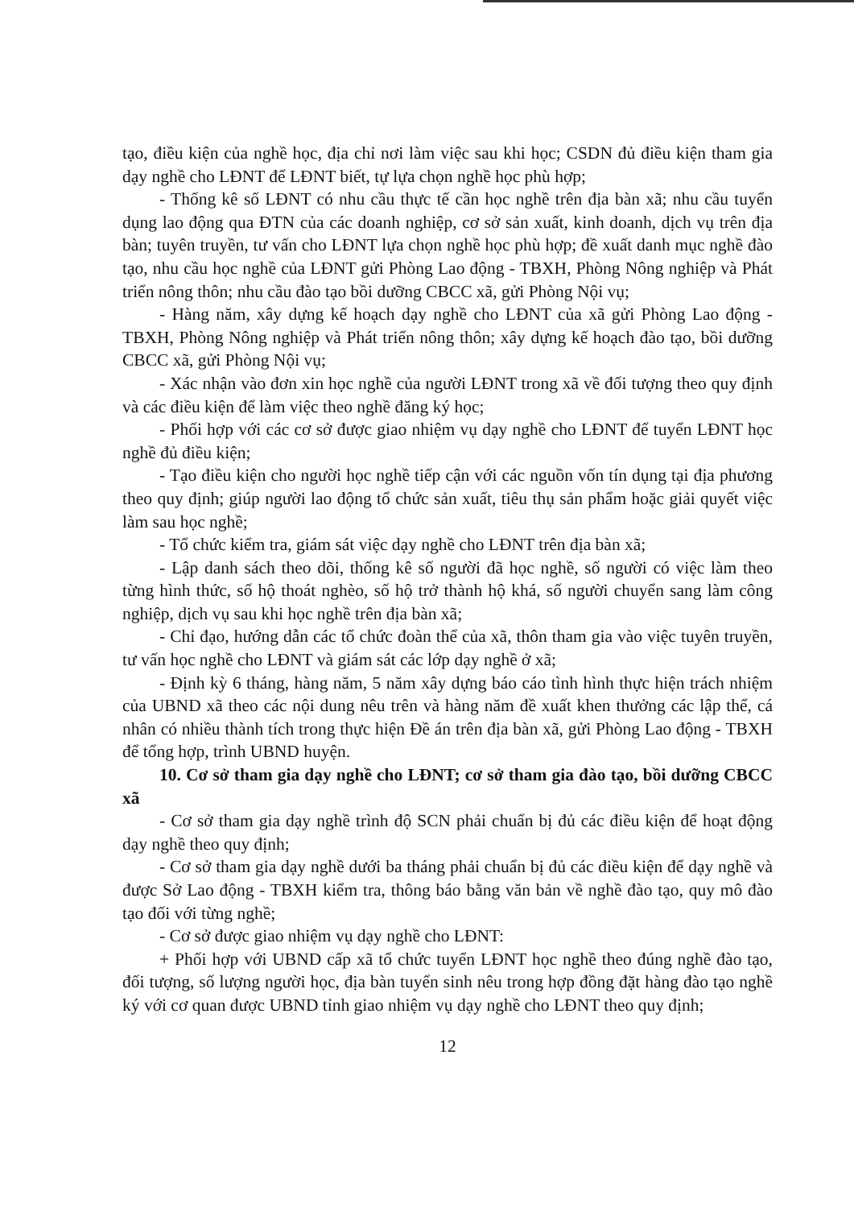tạo, điều kiện của nghề học, địa chỉ nơi làm việc sau khi học; CSDN đủ điều kiện tham gia dạy nghề cho LĐNT để LĐNT biết, tự lựa chọn nghề học phù hợp;
- Thống kê số LĐNT có nhu cầu thực tế cần học nghề trên địa bàn xã; nhu cầu tuyển dụng lao động qua ĐTN của các doanh nghiệp, cơ sở sản xuất, kinh doanh, dịch vụ trên địa bàn; tuyên truyền, tư vấn cho LĐNT lựa chọn nghề học phù hợp; đề xuất danh mục nghề đào tạo, nhu cầu học nghề của LĐNT gửi Phòng Lao động - TBXH, Phòng Nông nghiệp và Phát triển nông thôn; nhu cầu đào tạo bồi dưỡng CBCC xã, gửi Phòng Nội vụ;
- Hàng năm, xây dựng kế hoạch dạy nghề cho LĐNT của xã gửi Phòng Lao động - TBXH, Phòng Nông nghiệp và Phát triển nông thôn; xây dựng kế hoạch đào tạo, bồi dưỡng CBCC xã, gửi Phòng Nội vụ;
- Xác nhận vào đơn xin học nghề của người LĐNT trong xã về đối tượng theo quy định và các điều kiện để làm việc theo nghề đăng ký học;
- Phối hợp với các cơ sở được giao nhiệm vụ dạy nghề cho LĐNT để tuyển LĐNT học nghề đủ điều kiện;
- Tạo điều kiện cho người học nghề tiếp cận với các nguồn vốn tín dụng tại địa phương theo quy định; giúp người lao động tổ chức sản xuất, tiêu thụ sản phẩm hoặc giải quyết việc làm sau học nghề;
- Tổ chức kiểm tra, giám sát việc dạy nghề cho LĐNT trên địa bàn xã;
- Lập danh sách theo dõi, thống kê số người đã học nghề, số người có việc làm theo từng hình thức, số hộ thoát nghèo, số hộ trở thành hộ khá, số người chuyển sang làm công nghiệp, dịch vụ sau khi học nghề trên địa bàn xã;
- Chỉ đạo, hướng dẫn các tổ chức đoàn thể của xã, thôn tham gia vào việc tuyên truyền, tư vấn học nghề cho LĐNT và giám sát các lớp dạy nghề ở xã;
- Định kỳ 6 tháng, hàng năm, 5 năm xây dựng báo cáo tình hình thực hiện trách nhiệm của UBND xã theo các nội dung nêu trên và hàng năm đề xuất khen thưởng các lập thể, cá nhân có nhiều thành tích trong thực hiện Đề án trên địa bàn xã, gửi Phòng Lao động - TBXH để tổng hợp, trình UBND huyện.
10. Cơ sở tham gia dạy nghề cho LĐNT; cơ sở tham gia đào tạo, bồi dưỡng CBCC xã
- Cơ sở tham gia dạy nghề trình độ SCN phải chuẩn bị đủ các điều kiện để hoạt động dạy nghề theo quy định;
- Cơ sở tham gia dạy nghề dưới ba tháng phải chuẩn bị đủ các điều kiện để dạy nghề và được Sở Lao động - TBXH kiểm tra, thông báo bằng văn bản về nghề đào tạo, quy mô đào tạo đối với từng nghề;
- Cơ sở được giao nhiệm vụ dạy nghề cho LĐNT:
+ Phối hợp với UBND cấp xã tổ chức tuyển LĐNT học nghề theo đúng nghề đào tạo, đối tượng, số lượng người học, địa bàn tuyển sinh nêu trong hợp đồng đặt hàng đào tạo nghề ký với cơ quan được UBND tỉnh giao nhiệm vụ dạy nghề cho LĐNT theo quy định;
12